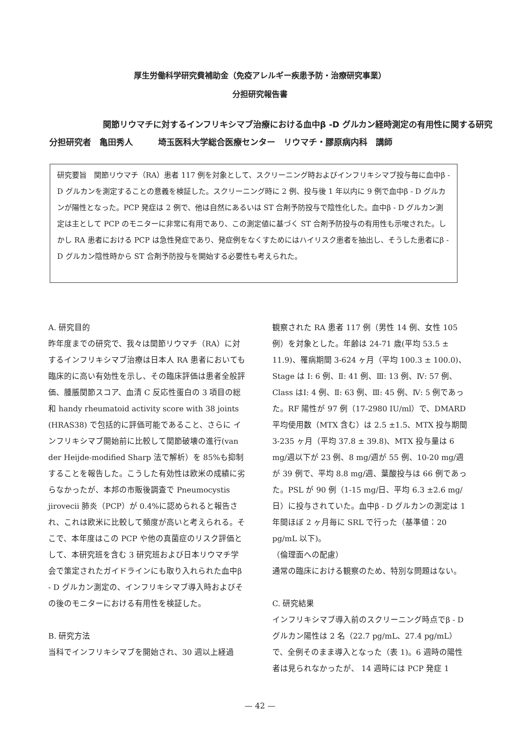厚生労働科学研究費補助金（免疫アレルギー疾患予防・治療研究事業）
分担研究報告書
関節リウマチに対するインフリキシマブ治療における血中β -D グルカン経時測定の有用性に関する研究
分担研究者　亀田秀人　　　埼玉医科大学総合医療センター　リウマチ・膠原病内科　講師
研究要旨　関節リウマチ（RA）患者 117 例を対象として、スクリーニング時およびインフリキシマブ投与毎に血中β - D グルカンを測定することの意義を検証した。スクリーニング時に 2 例、投与後 1 年以内に 9 例で血中β - D グルカンが陽性となった。PCP 発症は 2 例で、他は自然にあるいは ST 合剤予防投与で陰性化した。血中β - D グルカン測定は主として PCP のモニターに非常に有用であり、この測定値に基づく ST 合剤予防投与の有用性も示唆された。しかし RA 患者における PCP は急性発症であり、発症例をなくすためにはハイリスク患者を抽出し、そうした患者にβ - D グルカン陰性時から ST 合剤予防投与を開始する必要性も考えられた。
A. 研究目的
昨年度までの研究で、我々は関節リウマチ（RA）に対するインフリキシマブ治療は日本人 RA 患者においても臨床的に高い有効性を示し、その臨床評価は患者全般評価、腫脹関節スコア、血清 C 反応性蛋白の 3 項目の総和 handy rheumatoid activity score with 38 joints (HRAS38) で包括的に評価可能であること、さらに インフリキシマブ開始前に比較して関節破壊の進行(van der Heijde-modified Sharp 法で解析）を 85%も抑制することを報告した。こうした有効性は欧米の成績に劣らなかったが、本邦の市販後調査で Pneumocystis jirovecii 肺炎（PCP）が 0.4%に認められると報告され、これは欧米に比較して頻度が高いと考えられる。そこで、本年度はこの PCP や他の真菌症のリスク評価として、本研究班を含む 3 研究班および日本リウマチ学会で策定されたガイドラインにも取り入れられた血中β - D グルカン測定の、インフリキシマブ導入時およびその後のモニターにおける有用性を検証した。
B. 研究方法
当科でインフリキシマブを開始され、30 週以上経過
観察された RA 患者 117 例（男性 14 例、女性 105 例）を対象とした。年齢は 24-71 歳(平均 53.5 ± 11.9)、罹病期間 3-624 ヶ月（平均 100.3 ± 100.0)、Stage は Ⅰ: 6 例、Ⅱ: 41 例、Ⅲ: 13 例、Ⅳ: 57 例、Class はⅠ: 4 例、Ⅱ: 63 例、Ⅲ: 45 例、Ⅳ: 5 例であった。RF 陽性が 97 例（17-2980 IU/ml）で、DMARD 平均使用数（MTX 含む）は 2.5 ±1.5、MTX 投与期間 3-235 ヶ月（平均 37.8 ± 39.8)、MTX 投与量は 6 mg/週以下が 23 例、8 mg/週が 55 例、10-20 mg/週が 39 例で、平均 8.8 mg/週、葉酸投与は 66 例であった。PSL が 90 例（1-15 mg/日、平均 6.3 ±2.6 mg/日）に投与されていた。血中β - D グルカンの測定は 1 年間ほぼ 2 ヶ月毎に SRL で行った（基準値：20 pg/mL 以下)。
（倫理面への配慮）
通常の臨床における観察のため、特別な問題はない。
C. 研究結果
インフリキシマブ導入前のスクリーニング時点でβ - D グルカン陽性は 2 名（22.7 pg/mL、27.4 pg/mL）で、全例そのまま導入となった（表 1)。6 週時の陽性者は見られなかったが、 14 週時には PCP 発症 1
— 42 —